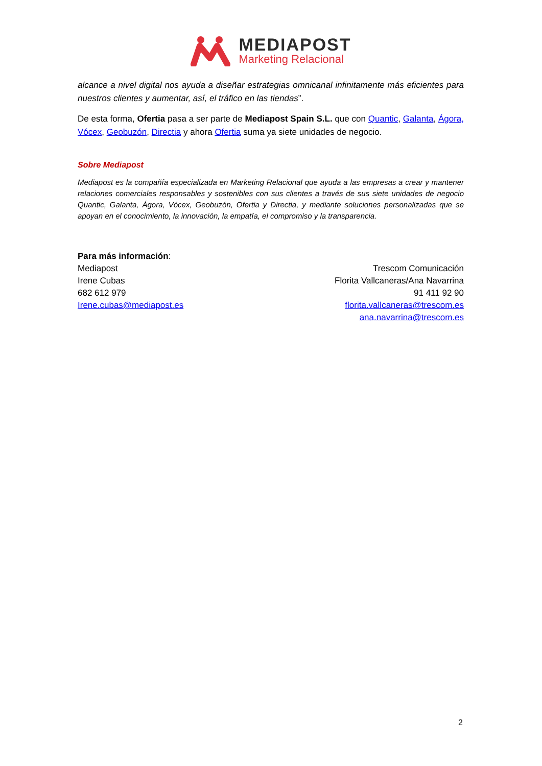MEDIAPOST
Marketing Relacional
alcance a nivel digital nos ayuda a diseñar estrategias omnicanal infinitamente más eficientes para nuestros clientes y aumentar, así, el tráfico en las tiendas”.
De esta forma, Ofertia pasa a ser parte de Mediapost Spain S.L. que con Quantic, Galanta, Ágora, Vócex, Geobuzón, Directia y ahora Ofertia suma ya siete unidades de negocio.
Sobre Mediapost
Mediapost es la compañía especializada en Marketing Relacional que ayuda a las empresas a crear y mantener relaciones comerciales responsables y sostenibles con sus clientes a través de sus siete unidades de negocio Quantic, Galanta, Ágora, Vócex, Geobuzón, Ofertia y Directia, y mediante soluciones personalizadas que se apoyan en el conocimiento, la innovación, la empatía, el compromiso y la transparencia.
Para más información:
Mediapost
Irene Cubas
682 612 979
Irene.cubas@mediapost.es
Trescom Comunicación
Florita Vallcaneras/Ana Navarrina
91 411 92 90
florita.vallcaneras@trescom.es
ana.navarrina@trescom.es
2